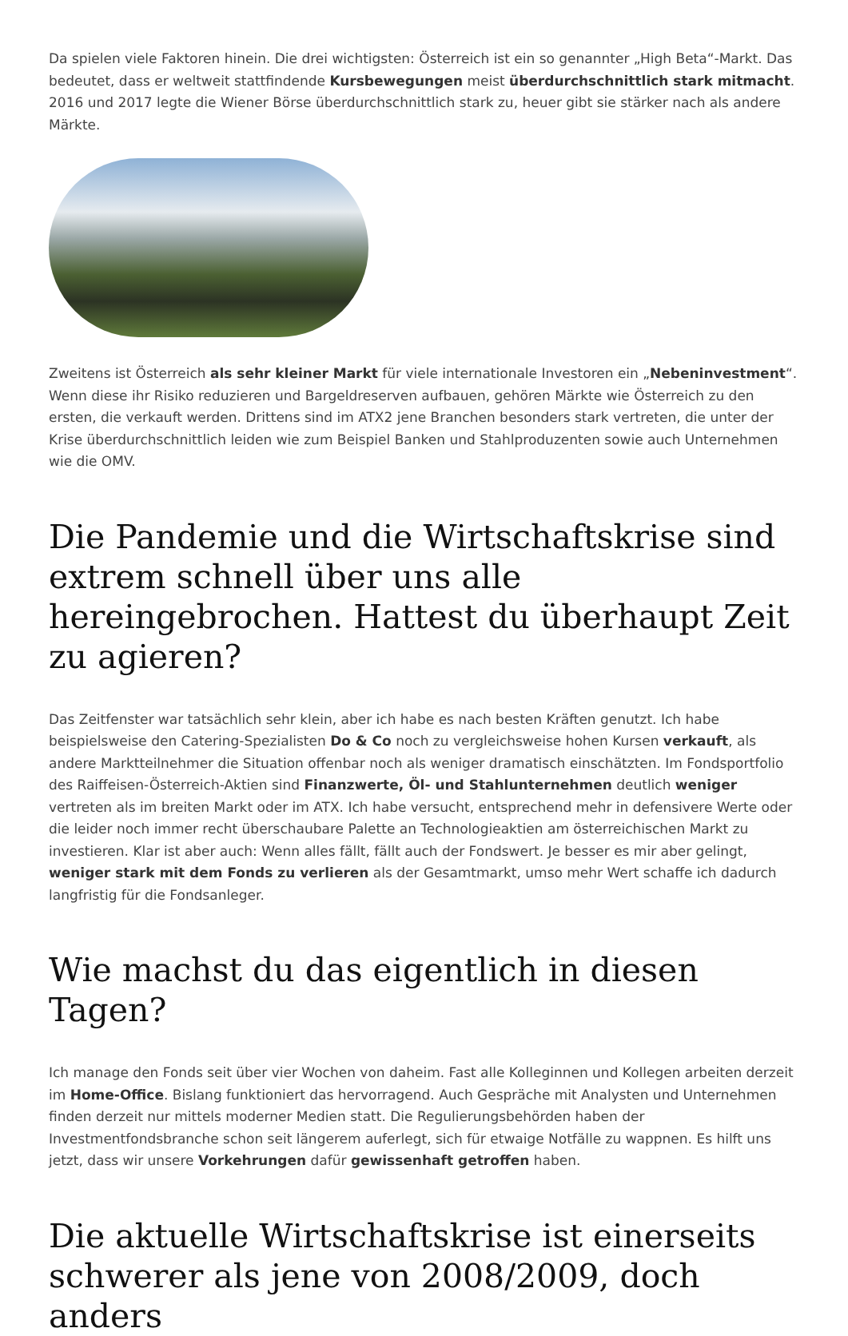Da spielen viele Faktoren hinein. Die drei wichtigsten: Österreich ist ein so genannter „High Beta“-Markt. Das bedeutet, dass er weltweit stattfindende Kursbewegungen meist überdurchschnittlich stark mitmacht. 2016 und 2017 legte die Wiener Börse überdurchschnittlich stark zu, heuer gibt sie stärker nach als andere Märkte.
Zweitens ist Österreich als sehr kleiner Markt für viele internationale Investoren ein „Nebeninvestment“. Wenn diese ihr Risiko reduzieren und Bargeldreserven aufbauen, gehören Märkte wie Österreich zu den ersten, die verkauft werden. Drittens sind im ATX2 jene Branchen besonders stark vertreten, die unter der Krise überdurchschnittlich leiden wie zum Beispiel Banken und Stahlproduzenten sowie auch Unternehmen wie die OMV.
Die Pandemie und die Wirtschaftskrise sind extrem schnell über uns alle hereingebrochen. Hattest du überhaupt Zeit zu agieren?
Das Zeitfenster war tatsächlich sehr klein, aber ich habe es nach besten Kräften genutzt. Ich habe beispielsweise den Catering-Spezialisten Do & Co noch zu vergleichsweise hohen Kursen verkauft, als andere Marktteilnehmer die Situation offenbar noch als weniger dramatisch einschätzten. Im Fondsportfolio des Raiffeisen-Österreich-Aktien sind Finanzwerte, Öl- und Stahlunternehmen deutlich weniger vertreten als im breiten Markt oder im ATX. Ich habe versucht, entsprechend mehr in defensivere Werte oder die leider noch immer recht überschaubare Palette an Technologieaktien am österreichischen Markt zu investieren. Klar ist aber auch: Wenn alles fällt, fällt auch der Fondswert. Je besser es mir aber gelingt, weniger stark mit dem Fonds zu verlieren als der Gesamtmarkt, umso mehr Wert schaffe ich dadurch langfristig für die Fondsanleger.
Wie machst du das eigentlich in diesen Tagen?
Ich manage den Fonds seit über vier Wochen von daheim. Fast alle Kolleginnen und Kollegen arbeiten derzeit im Home-Office. Bislang funktioniert das hervorragend. Auch Gespräche mit Analysten und Unternehmen finden derzeit nur mittels moderner Medien statt. Die Regulierungsbehörden haben der Investmentfondsbranche schon seit längerem auferlegt, sich für etwaige Notfälle zu wappnen. Es hilft uns jetzt, dass wir unsere Vorkehrungen dafür gewissenhaft getroffen haben.
Die aktuelle Wirtschaftskrise ist einerseits schwerer als jene von 2008/2009, doch anders